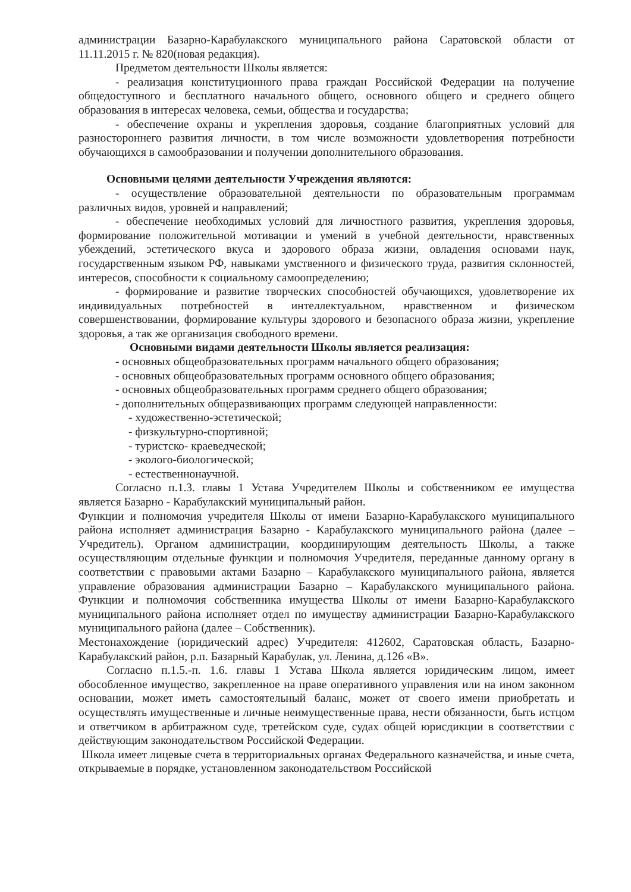администрации Базарно-Карабулакского муниципального района Саратовской области от 11.11.2015 г. № 820(новая редакция).
Предметом деятельности Школы является:
- реализация конституционного права граждан Российской Федерации на получение общедоступного и бесплатного начального общего, основного общего и среднего общего образования в интересах человека, семьи, общества и государства;
- обеспечение охраны и укрепления здоровья, создание благоприятных условий для разностороннего развития личности, в том числе возможности удовлетворения потребности обучающихся в самообразовании и получении дополнительного образования.
Основными целями деятельности Учреждения являются:
- осуществление образовательной деятельности по образовательным программам различных видов, уровней и направлений;
- обеспечение необходимых условий для личностного развития, укрепления здоровья, формирование положительной мотивации и умений в учебной деятельности, нравственных убеждений, эстетического вкуса и здорового образа жизни, овладения основами наук, государственным языком РФ, навыками умственного и физического труда, развития склонностей, интересов, способности к социальному самоопределению;
- формирование и развитие творческих способностей обучающихся, удовлетворение их индивидуальных потребностей в интеллектуальном, нравственном и физическом совершенствовании, формирование культуры здорового и безопасного образа жизни, укрепление здоровья, а так же организация свободного времени.
Основными видами деятельности Школы является реализация:
- основных общеобразовательных программ начального общего образования;
- основных общеобразовательных программ основного общего образования;
- основных общеобразовательных программ среднего общего образования;
- дополнительных общеразвивающих программ следующей направленности:
- художественно-эстетической;
- физкультурно-спортивной;
- туристско- краеведческой;
- эколого-биологической;
- естественнонаучной.
Согласно п.1.3. главы 1 Устава Учредителем Школы и собственником ее имущества является Базарно - Карабулакский муниципальный район.
Функции и полномочия учредителя Школы от имени Базарно-Карабулакского муниципального района исполняет администрация Базарно - Карабулакского муниципального района (далее – Учредитель). Органом администрации, координирующим деятельность Школы, а также осуществляющим отдельные функции и полномочия Учредителя, переданные данному органу в соответствии с правовыми актами Базарно – Карабулакского муниципального района, является управление образования администрации Базарно – Карабулакского муниципального района. Функции и полномочия собственника имущества Школы от имени Базарно-Карабулакского муниципального района исполняет отдел по имуществу администрации Базарно-Карабулакского муниципального района (далее – Собственник).
Местонахождение (юридический адрес) Учредителя: 412602, Саратовская область, Базарно-Карабулакский район, р.п. Базарный Карабулак, ул. Ленина, д.126 «В».
Согласно п.1.5.-п. 1.6. главы 1 Устава Школа является юридическим лицом, имеет обособленное имущество, закрепленное на праве оперативного управления или на ином законном основании, может иметь самостоятельный баланс, может от своего имени приобретать и осуществлять имущественные и личные неимущественные права, нести обязанности, быть истцом и ответчиком в арбитражном суде, третейском суде, судах общей юрисдикции в соответствии с действующим законодательством Российской Федерации.
Школа имеет лицевые счета в территориальных органах Федерального казначейства, и иные счета, открываемые в порядке, установленном законодательством Российской